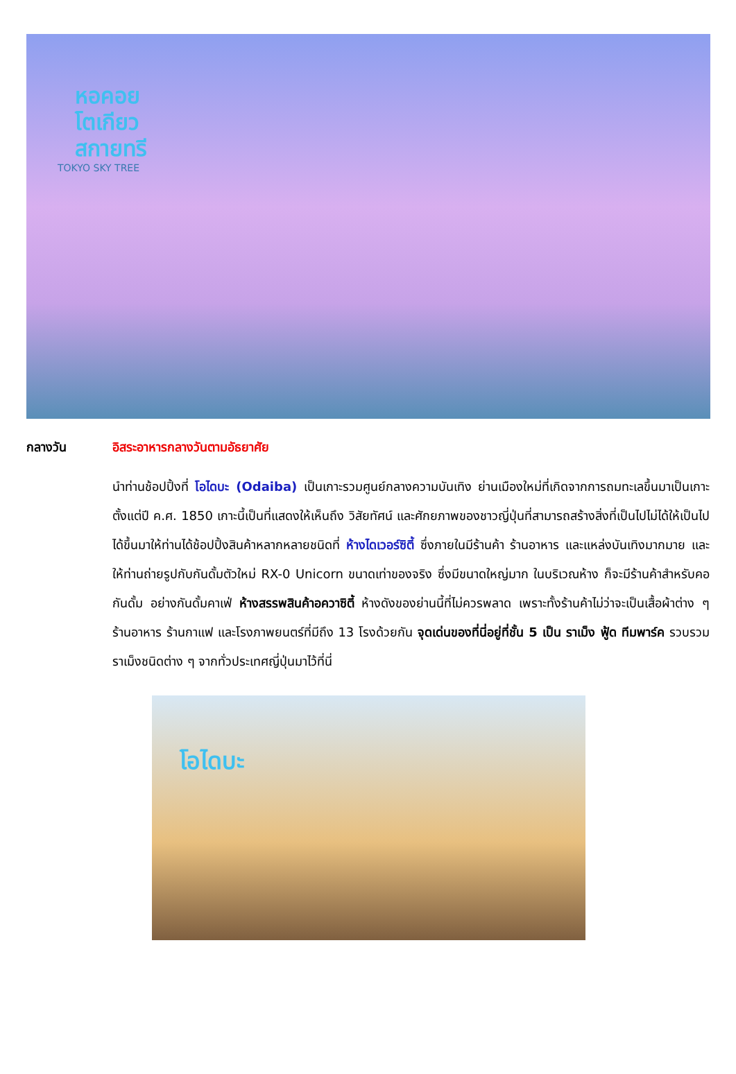หอคอย
โตเกียว
สกายทรี
TOKYO SKY TREE
กลางวัน อิสระอาหารกลางวันตามอัธยาศัย
นำท่านช้อปปิ้งที่ โอไดบะ (Odaiba) เป็นเกาะรวมศูนย์กลางความบันเทิง ย่านเมืองใหม่ที่เกิดจากการถมทะเลขึ้นมาเป็นเกาะ ตั้งแต่ปี ค.ศ. 1850 เกาะนี้เป็นที่แสดงให้เห็นถึง วิสัยทัศน์ และศักยภาพของชาวญี่ปุ่นที่สามารถสร้างสิ่งที่เป็นไปไม่ได้ให้เป็นไปได้ขึ้นมาให้ท่านได้ช้อปปิ้งสินค้าหลากหลายชนิดที่ ห้างไดเวอร์ซิตี้ ซึ่งภายในมีร้านค้า ร้านอาหาร และแหล่งบันเทิงมากมาย และให้ท่านถ่ายรูปกับกันดั้มตัวใหม่ RX-0 Unicorn ขนาดเท่าของจริง ซึ่งมีขนาดใหญ่มาก ในบริเวณห้าง ก็จะมีร้านค้าสำหรับคอกันดั้ม อย่างกันดั้มคาเฟ่ ห้างสรรพสินค้าอควาซิตี้ ห้างดังของย่านนี้ที่ไม่ควรพลาด เพราะทั้งร้านค้าไม่ว่าจะเป็นเสื้อผ้าต่าง ๆ ร้านอาหาร ร้านกาแฟ และโรงภาพยนตร์ที่มีถึง 13 โรงด้วยกัน จุดเด่นของที่นี่อยู่ที่ชั้น 5 เป็น ราเม็ง ฟู้ด ทีมพาร์ค รวบรวมราเม็งชนิดต่าง ๆ จากทั่วประเทศญี่ปุ่นมาไว้ที่นี่
โอไดบะ